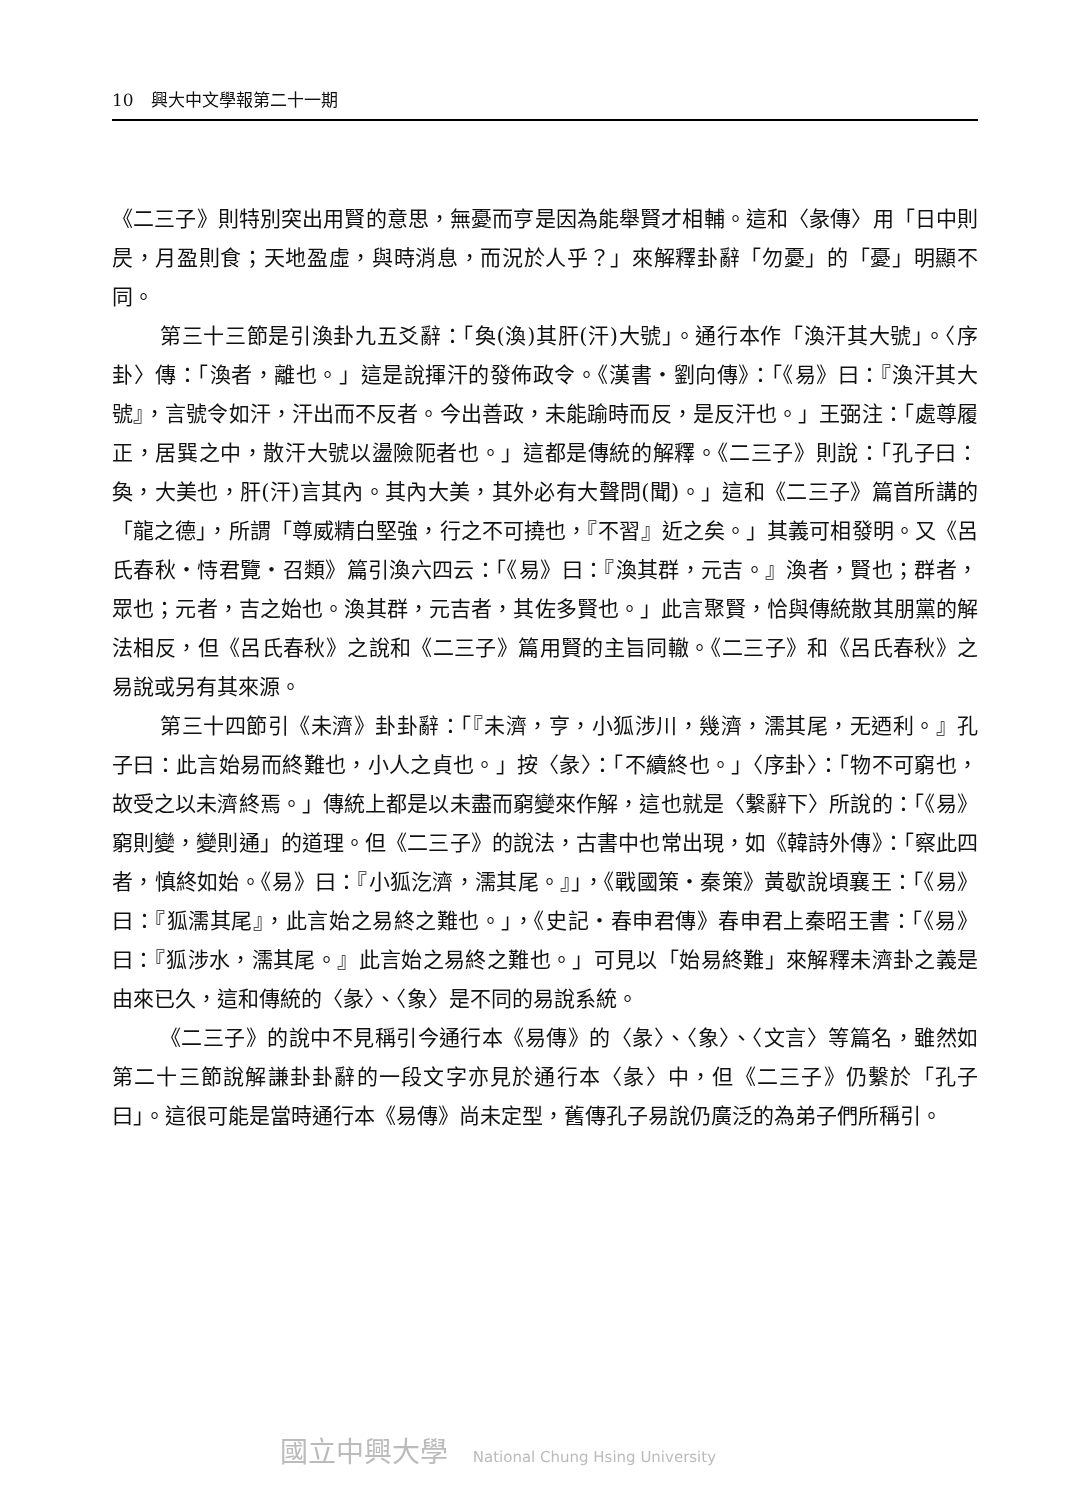10　興大中文學報第二十一期
《二三子》則特別突出用賢的意思，無憂而亨是因為能舉賢才相輔。這和〈彖傳〉用「日中則昃，月盈則食；天地盈虛，與時消息，而況於人乎？」來解釋卦辭「勿憂」的「憂」明顯不同。
第三十三節是引渙卦九五爻辭：「奐(渙)其肝(汗)大號」。通行本作「渙汗其大號」。〈序卦〉傳：「渙者，離也。」這是說揮汗的發佈政令。《漢書‧劉向傳》：「《易》曰：『渙汗其大號』，言號令如汗，汗出而不反者。今出善政，未能踰時而反，是反汗也。」王弼注：「處尊履正，居巽之中，散汗大號以盪險阨者也。」這都是傳統的解釋。《二三子》則說：「孔子曰：奐，大美也，肝(汗)言其內。其內大美，其外必有大聲問(聞)。」這和《二三子》篇首所講的「龍之德」，所謂「尊威精白堅強，行之不可撓也，『不習』近之矣。」其義可相發明。又《呂氏春秋‧恃君覽‧召類》篇引渙六四云：「《易》曰：『渙其群，元吉。』渙者，賢也；群者，眾也；元者，吉之始也。渙其群，元吉者，其佐多賢也。」此言聚賢，恰與傳統散其朋黨的解法相反，但《呂氏春秋》之說和《二三子》篇用賢的主旨同轍。《二三子》和《呂氏春秋》之易說或另有其來源。
第三十四節引《未濟》卦卦辭：「『未濟，亨，小狐涉川，幾濟，濡其尾，无迺利。』孔子曰：此言始易而終難也，小人之貞也。」按〈彖〉：「不續終也。」〈序卦〉：「物不可窮也，故受之以未濟終焉。」傳統上都是以未盡而窮變來作解，這也就是〈繫辭下〉所說的：「《易》窮則變，變則通」的道理。但《二三子》的說法，古書中也常出現，如《韓詩外傳》：「察此四者，慎終如始。《易》曰：『小狐汔濟，濡其尾。』」，《戰國策‧秦策》黃歇說頃襄王：「《易》曰：『狐濡其尾』，此言始之易終之難也。」，《史記‧春申君傳》春申君上秦昭王書：「《易》曰：『狐涉水，濡其尾。』此言始之易終之難也。」可見以「始易終難」來解釋未濟卦之義是由來已久，這和傳統的〈彖〉、〈象〉是不同的易說系統。
《二三子》的說中不見稱引今通行本《易傳》的〈彖〉、〈象〉、〈文言〉等篇名，雖然如第二十三節說解謙卦卦辭的一段文字亦見於通行本〈彖〉中，但《二三子》仍繫於「孔子曰」。這很可能是當時通行本《易傳》尚未定型，舊傳孔子易說仍廣泛的為弟子們所稱引。
國立中興大學 National Chung Hsing University